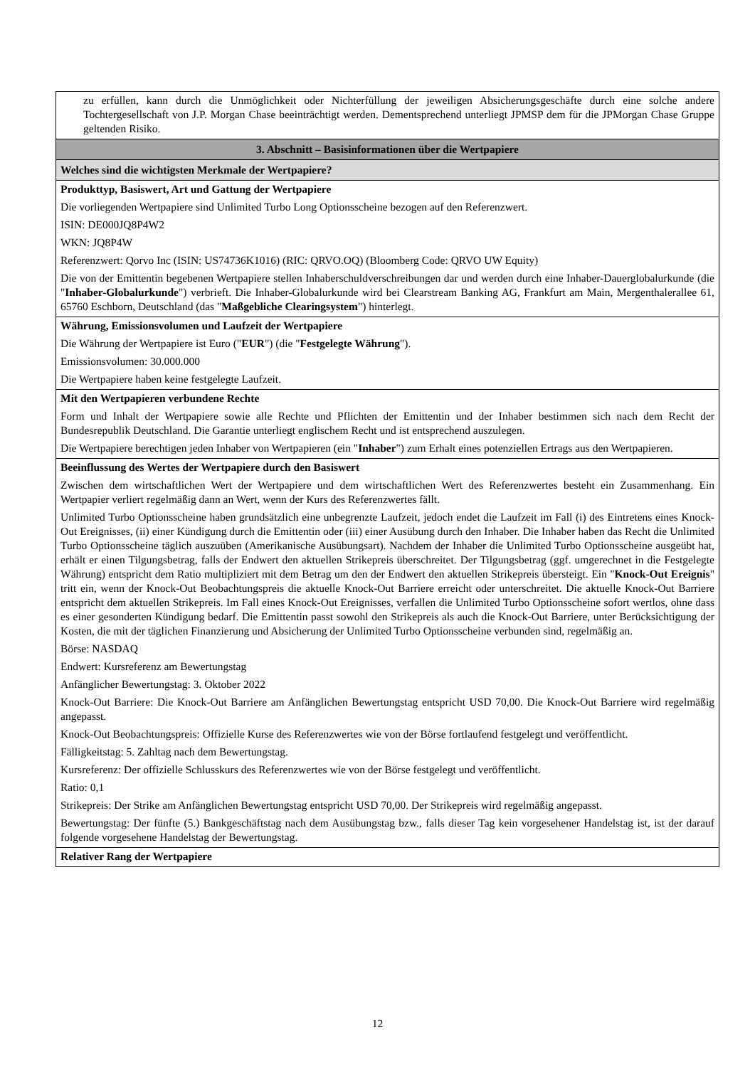zu erfüllen, kann durch die Unmöglichkeit oder Nichterfüllung der jeweiligen Absicherungsgeschäfte durch eine solche andere Tochtergesellschaft von J.P. Morgan Chase beeinträchtigt werden. Dementsprechend unterliegt JPMSP dem für die JPMorgan Chase Gruppe geltenden Risiko.
3. Abschnitt – Basisinformationen über die Wertpapiere
Welches sind die wichtigsten Merkmale der Wertpapiere?
Produkttyp, Basiswert, Art und Gattung der Wertpapiere
Die vorliegenden Wertpapiere sind Unlimited Turbo Long Optionsscheine bezogen auf den Referenzwert.
ISIN: DE000JQ8P4W2
WKN: JQ8P4W
Referenzwert: Qorvo Inc (ISIN: US74736K1016) (RIC: QRVO.OQ) (Bloomberg Code: QRVO UW Equity)
Die von der Emittentin begebenen Wertpapiere stellen Inhaberschuldverschreibungen dar und werden durch eine Inhaber-Dauerglobalurkunde (die "Inhaber-Globalurkunde") verbrieft. Die Inhaber-Globalurkunde wird bei Clearstream Banking AG, Frankfurt am Main, Mergenthalerallee 61, 65760 Eschborn, Deutschland (das "Maßgebliche Clearingsystem") hinterlegt.
Währung, Emissionsvolumen und Laufzeit der Wertpapiere
Die Währung der Wertpapiere ist Euro ("EUR") (die "Festgelegte Währung").
Emissionsvolumen: 30.000.000
Die Wertpapiere haben keine festgelegte Laufzeit.
Mit den Wertpapieren verbundene Rechte
Form und Inhalt der Wertpapiere sowie alle Rechte und Pflichten der Emittentin und der Inhaber bestimmen sich nach dem Recht der Bundesrepublik Deutschland. Die Garantie unterliegt englischem Recht und ist entsprechend auszulegen.
Die Wertpapiere berechtigen jeden Inhaber von Wertpapieren (ein "Inhaber") zum Erhalt eines potenziellen Ertrags aus den Wertpapieren.
Beeinflussung des Wertes der Wertpapiere durch den Basiswert
Zwischen dem wirtschaftlichen Wert der Wertpapiere und dem wirtschaftlichen Wert des Referenzwertes besteht ein Zusammenhang. Ein Wertpapier verliert regelmäßig dann an Wert, wenn der Kurs des Referenzwertes fällt.
Unlimited Turbo Optionsscheine haben grundsätzlich eine unbegrenzte Laufzeit, jedoch endet die Laufzeit im Fall (i) des Eintretens eines Knock-Out Ereignisses, (ii) einer Kündigung durch die Emittentin oder (iii) einer Ausübung durch den Inhaber. Die Inhaber haben das Recht die Unlimited Turbo Optionsscheine täglich auszuüben (Amerikanische Ausübungsart). Nachdem der Inhaber die Unlimited Turbo Optionsscheine ausgeübt hat, erhält er einen Tilgungsbetrag, falls der Endwert den aktuellen Strikepreis überschreitet. Der Tilgungsbetrag (ggf. umgerechnet in die Festgelegte Währung) entspricht dem Ratio multipliziert mit dem Betrag um den der Endwert den aktuellen Strikepreis übersteigt. Ein "Knock-Out Ereignis" tritt ein, wenn der Knock-Out Beobachtungspreis die aktuelle Knock-Out Barriere erreicht oder unterschreitet. Die aktuelle Knock-Out Barriere entspricht dem aktuellen Strikepreis. Im Fall eines Knock-Out Ereignisses, verfallen die Unlimited Turbo Optionsscheine sofort wertlos, ohne dass es einer gesonderten Kündigung bedarf. Die Emittentin passt sowohl den Strikepreis als auch die Knock-Out Barriere, unter Berücksichtigung der Kosten, die mit der täglichen Finanzierung und Absicherung der Unlimited Turbo Optionsscheine verbunden sind, regelmäßig an.
Börse: NASDAQ
Endwert: Kursreferenz am Bewertungstag
Anfänglicher Bewertungstag: 3. Oktober 2022
Knock-Out Barriere: Die Knock-Out Barriere am Anfänglichen Bewertungstag entspricht USD 70,00. Die Knock-Out Barriere wird regelmäßig angepasst.
Knock-Out Beobachtungspreis: Offizielle Kurse des Referenzwertes wie von der Börse fortlaufend festgelegt und veröffentlicht.
Fälligkeitstag: 5. Zahltag nach dem Bewertungstag.
Kursreferenz: Der offizielle Schlusskurs des Referenzwertes wie von der Börse festgelegt und veröffentlicht.
Ratio: 0,1
Strikepreis: Der Strike am Anfänglichen Bewertungstag entspricht USD 70,00. Der Strikepreis wird regelmäßig angepasst.
Bewertungstag: Der fünfte (5.) Bankgeschäftstag nach dem Ausübungstag bzw., falls dieser Tag kein vorgesehener Handelstag ist, ist der darauf folgende vorgesehene Handelstag der Bewertungstag.
Relativer Rang der Wertpapiere
12